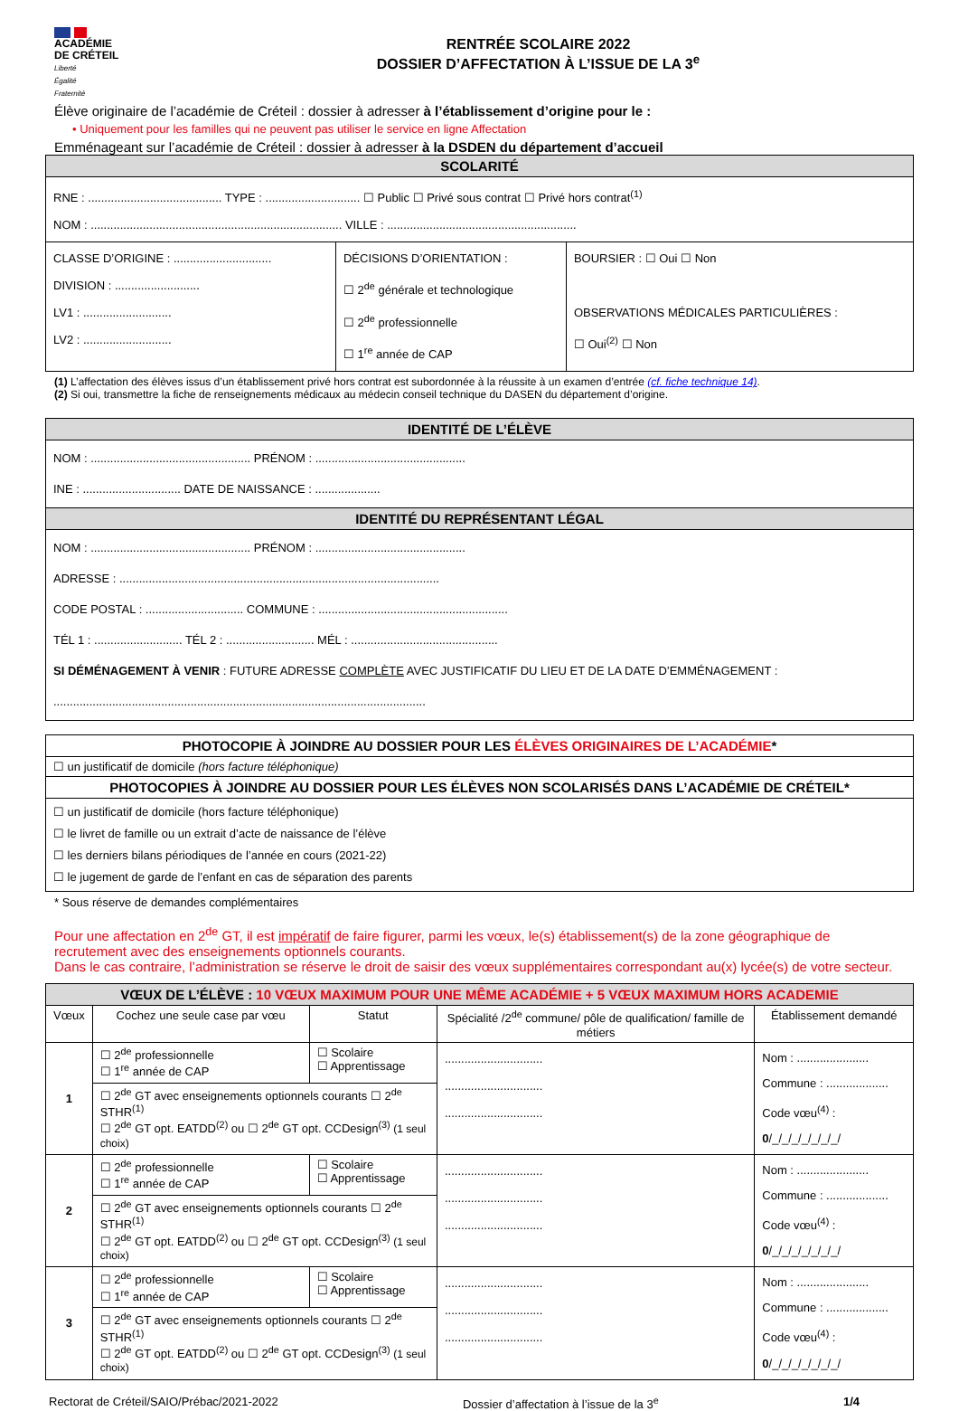ACADÉMIE
DE CRÉTEIL
Liberté
Égalité
Fraternité
RENTRÉE SCOLAIRE 2022
DOSSIER D’AFFECTATION À L’ISSUE DE LA 3<sup>e</sup>
Élève originaire de l’académie de Créteil : dossier à adresser à l’établissement d’origine pour le :
• Uniquement pour les familles qui ne peuvent pas utiliser le service en ligne Affectation
Emménageant sur l’académie de Créteil : dossier à adresser à la DSDEN du département d’accueil
| SCOLARITÉ | | |
| --- | --- | --- |
| RNE : ......................................... TYPE : ............................. ☐ Public ☐ Privé sous contrat ☐ Privé hors contrat<sup>(1)</sup> NOM : ............................................................................. VILLE : .......................................................... | | |
| CLASSE D’ORIGINE : .............................. DIVISION : .......................... LV1 : ........................... LV2 : ........................... | DÉCISIONS D’ORIENTATION : ☐ 2<sup>de</sup> générale et technologique ☐ 2<sup>de</sup> professionnelle ☐ 1<sup>re</sup> année de CAP | BOURSIER : ☐ Oui ☐ Non OBSERVATIONS MÉDICALES PARTICULIÈRES : ☐ Oui<sup>(2)</sup> ☐ Non |
(1) L’affectation des élèves issus d’un établissement privé hors contrat est subordonnée à la réussite à un examen d’entrée (cf. fiche technique 14).
(2) Si oui, transmettre la fiche de renseignements médicaux au médecin conseil technique du DASEN du département d’origine.
| IDENTITÉ DE L’ÉLÈVE |
| --- |
| NOM : ................................................. PRÉNOM : .............................................. INE : .............................. DATE DE NAISSANCE : .................... |
| IDENTITÉ DU REPRÉSENTANT LÉGAL |
| NOM : ................................................. PRÉNOM : .............................................. ADRESSE : .................................................................................................. CODE POSTAL : .............................. COMMUNE : .......................................................... TÉL 1 : ........................... TÉL 2 : ........................... MÉL : ............................................. SI DÉMÉNAGEMENT À VENIR : FUTURE ADRESSE COMPLÈTE AVEC JUSTIFICATIF DU LIEU ET DE LA DATE D’EMMÉNAGEMENT : .................................................................................................................. |
| PHOTOCOPIE À JOINDRE AU DOSSIER POUR LES ÉLÈVES ORIGINAIRES DE L’ACADÉMIE * |
| ☐ un justificatif de domicile (hors facture téléphonique) |
| PHOTOCOPIES À JOINDRE AU DOSSIER POUR LES ÉLÈVES NON SCOLARISÉS DANS L’ACADÉMIE DE CRÉTEIL* |
| ☐ un justificatif de domicile (hors facture téléphonique) ☐ le livret de famille ou un extrait d’acte de naissance de l’élève ☐ les derniers bilans périodiques de l’année en cours (2021-22) ☐ le jugement de garde de l’enfant en cas de séparation des parents |
* Sous réserve de demandes complémentaires
Pour une affectation en 2<sup>de</sup> GT, il est impératif de faire figurer, parmi les vœux, le(s) établissement(s) de la zone géographique de recrutement avec des enseignements optionnels courants.
Dans le cas contraire, l’administration se réserve le droit de saisir des vœux supplémentaires correspondant au(x) lycée(s) de votre secteur.
| VŒUX DE L’ÉLÈVE : 10 VŒUX MAXIMUM POUR UNE MÊME ACADÉMIE + 5 VŒUX MAXIMUM HORS ACADEMIE | | | | |
| --- | --- | --- | --- | --- |
| Vœux | Cochez une seule case par vœu | Statut | Spécialité /2<sup>de</sup> commune/ pôle de qualification/ famille de métiers | Établissement demandé |
| 1 | ☐ 2<sup>de</sup> professionnelle ☐ 1<sup>re</sup> année de CAP | ☐ Scolaire ☐ Apprentissage | .............................. .............................. .............................. | Nom : ...................... Commune : ................... Code vœu<sup>(4)</sup> : 0 /_/_/_/_/_/_/_/ |
| | ☐ 2<sup>de</sup> GT avec enseignements optionnels courants ☐ 2<sup>de</sup> STHR<sup>(1)</sup> ☐ 2<sup>de</sup> GT opt. EATDD<sup>(2)</sup> ou ☐ 2<sup>de</sup> GT opt. CCDesign<sup>(3)</sup> (1 seul choix) | | | |
| 2 | ☐ 2<sup>de</sup> professionnelle ☐ 1<sup>re</sup> année de CAP | ☐ Scolaire ☐ Apprentissage | .............................. .............................. .............................. | Nom : ...................... Commune : ................... Code vœu<sup>(4)</sup> : 0 /_/_/_/_/_/_/_/ |
| | ☐ 2<sup>de</sup> GT avec enseignements optionnels courants ☐ 2<sup>de</sup> STHR<sup>(1)</sup> ☐ 2<sup>de</sup> GT opt. EATDD<sup>(2)</sup> ou ☐ 2<sup>de</sup> GT opt. CCDesign<sup>(3)</sup> (1 seul choix) | | | |
| 3 | ☐ 2<sup>de</sup> professionnelle ☐ 1<sup>re</sup> année de CAP | ☐ Scolaire ☐ Apprentissage | .............................. .............................. .............................. | Nom : ...................... Commune : ................... Code vœu<sup>(4)</sup> : 0 /_/_/_/_/_/_/_/ |
| | ☐ 2<sup>de</sup> GT avec enseignements optionnels courants ☐ 2<sup>de</sup> STHR<sup>(1)</sup> ☐ 2<sup>de</sup> GT opt. EATDD<sup>(2)</sup> ou ☐ 2<sup>de</sup> GT opt. CCDesign<sup>(3)</sup> (1 seul choix) | | | |
Rectorat de Créteil/SAIO/Prébac/2021-2022 Dossier d’affectation à l’issue de la 3<sup>e</sup> 1/4